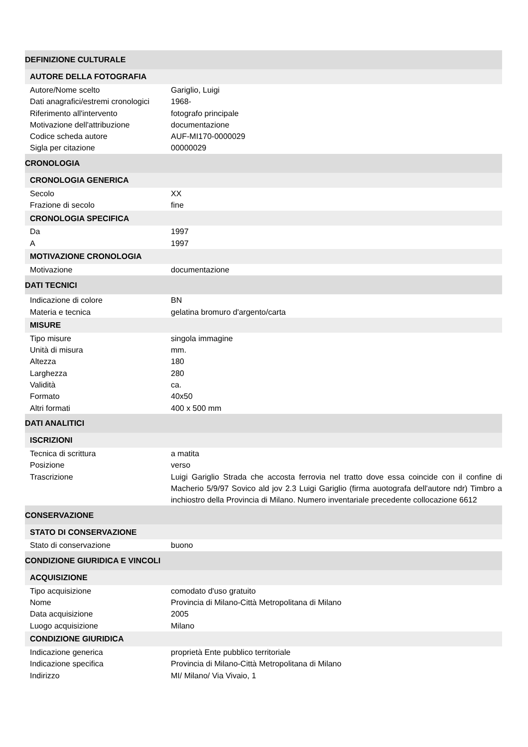| DEFINIZIONE CULTURALE | |
| AUTORE DELLA FOTOGRAFIA | |
| Autore/Nome scelto | Gariglio, Luigi |
| Dati anagrafici/estremi cronologici | 1968- |
| Riferimento all'intervento | fotografo principale |
| Motivazione dell'attribuzione | documentazione |
| Codice scheda autore | AUF-MI170-0000029 |
| Sigla per citazione | 00000029 |
| CRONOLOGIA | |
| CRONOLOGIA GENERICA | |
| Secolo | XX |
| Frazione di secolo | fine |
| CRONOLOGIA SPECIFICA | |
| Da | 1997 |
| A | 1997 |
| MOTIVAZIONE CRONOLOGIA | |
| Motivazione | documentazione |
| DATI TECNICI | |
| Indicazione di colore | BN |
| Materia e tecnica | gelatina bromuro d'argento/carta |
| MISURE | |
| Tipo misure | singola immagine |
| Unità di misura | mm. |
| Altezza | 180 |
| Larghezza | 280 |
| Validità | ca. |
| Formato | 40x50 |
| Altri formati | 400 x 500 mm |
| DATI ANALITICI | |
| ISCRIZIONI | |
| Tecnica di scrittura | a matita |
| Posizione | verso |
| Trascrizione | Luigi Gariglio Strada che accosta ferrovia nel tratto dove essa coincide con il confine di Macherio 5/9/97 Sovico ald jov 2.3 Luigi Gariglio (firma auotografa dell'autore ndr) Timbro a inchiostro della Provincia di Milano. Numero inventariale precedente collocazione 6612 |
| CONSERVAZIONE | |
| STATO DI CONSERVAZIONE | |
| Stato di conservazione | buono |
| CONDIZIONE GIURIDICA E VINCOLI | |
| ACQUISIZIONE | |
| Tipo acquisizione | comodato d'uso gratuito |
| Nome | Provincia di Milano-Città Metropolitana di Milano |
| Data acquisizione | 2005 |
| Luogo acquisizione | Milano |
| CONDIZIONE GIURIDICA | |
| Indicazione generica | proprietà Ente pubblico territoriale |
| Indicazione specifica | Provincia di Milano-Città Metropolitana di Milano |
| Indirizzo | MI/ Milano/ Via Vivaio, 1 |